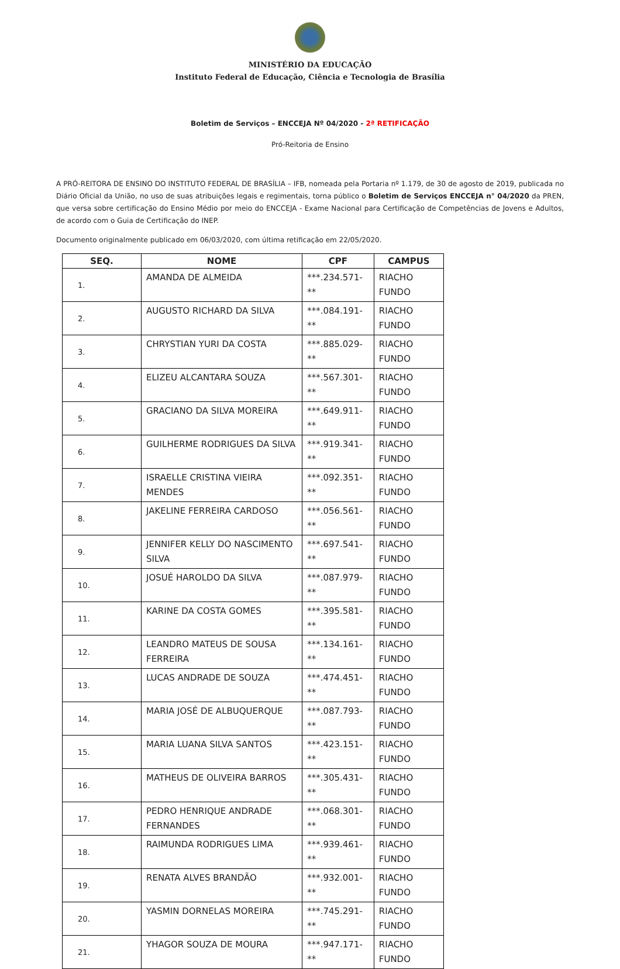MINISTÉRIO DA EDUCAÇÃO
Instituto Federal de Educação, Ciência e Tecnologia de Brasília
Boletim de Serviços – ENCCEJA Nº 04/2020 - 2ª RETIFICAÇÃO
Pró-Reitoria de Ensino
A PRÓ-REITORA DE ENSINO DO INSTITUTO FEDERAL DE BRASÍLIA – IFB, nomeada pela Portaria nº 1.179, de 30 de agosto de 2019, publicada no Diário Oficial da União, no uso de suas atribuições legais e regimentais, torna público o Boletim de Serviços ENCCEJA n° 04/2020 da PREN, que versa sobre certificação do Ensino Médio por meio do ENCCEJA - Exame Nacional para Certificação de Competências de Jovens e Adultos, de acordo com o Guia de Certificação do INEP.
Documento originalmente publicado em 06/03/2020, com última retificação em 22/05/2020.
| SEQ. | NOME | CPF | CAMPUS |
| --- | --- | --- | --- |
| 1. | AMANDA DE ALMEIDA | ***.234.571-** | RIACHO FUNDO |
| 2. | AUGUSTO RICHARD DA SILVA | ***.084.191-** | RIACHO FUNDO |
| 3. | CHRYSTIAN YURI DA COSTA | ***.885.029-** | RIACHO FUNDO |
| 4. | ELIZEU ALCANTARA SOUZA | ***.567.301-** | RIACHO FUNDO |
| 5. | GRACIANO DA SILVA MOREIRA | ***.649.911-** | RIACHO FUNDO |
| 6. | GUILHERME RODRIGUES DA SILVA | ***.919.341-** | RIACHO FUNDO |
| 7. | ISRAELLE CRISTINA VIEIRA MENDES | ***.092.351-** | RIACHO FUNDO |
| 8. | JAKELINE FERREIRA CARDOSO | ***.056.561-** | RIACHO FUNDO |
| 9. | JENNIFER KELLY DO NASCIMENTO SILVA | ***.697.541-** | RIACHO FUNDO |
| 10. | JOSUÉ HAROLDO DA SILVA | ***.087.979-** | RIACHO FUNDO |
| 11. | KARINE DA COSTA GOMES | ***.395.581-** | RIACHO FUNDO |
| 12. | LEANDRO MATEUS DE SOUSA FERREIRA | ***.134.161-** | RIACHO FUNDO |
| 13. | LUCAS ANDRADE DE SOUZA | ***.474.451-** | RIACHO FUNDO |
| 14. | MARIA JOSÉ DE ALBUQUERQUE | ***.087.793-** | RIACHO FUNDO |
| 15. | MARIA LUANA SILVA SANTOS | ***.423.151-** | RIACHO FUNDO |
| 16. | MATHEUS DE OLIVEIRA BARROS | ***.305.431-** | RIACHO FUNDO |
| 17. | PEDRO HENRIQUE ANDRADE FERNANDES | ***.068.301-** | RIACHO FUNDO |
| 18. | RAIMUNDA RODRIGUES LIMA | ***.939.461-** | RIACHO FUNDO |
| 19. | RENATA ALVES BRANDÃO | ***.932.001-** | RIACHO FUNDO |
| 20. | YASMIN DORNELAS MOREIRA | ***.745.291-** | RIACHO FUNDO |
| 21. | YHAGOR SOUZA DE MOURA | ***.947.171-** | RIACHO FUNDO |